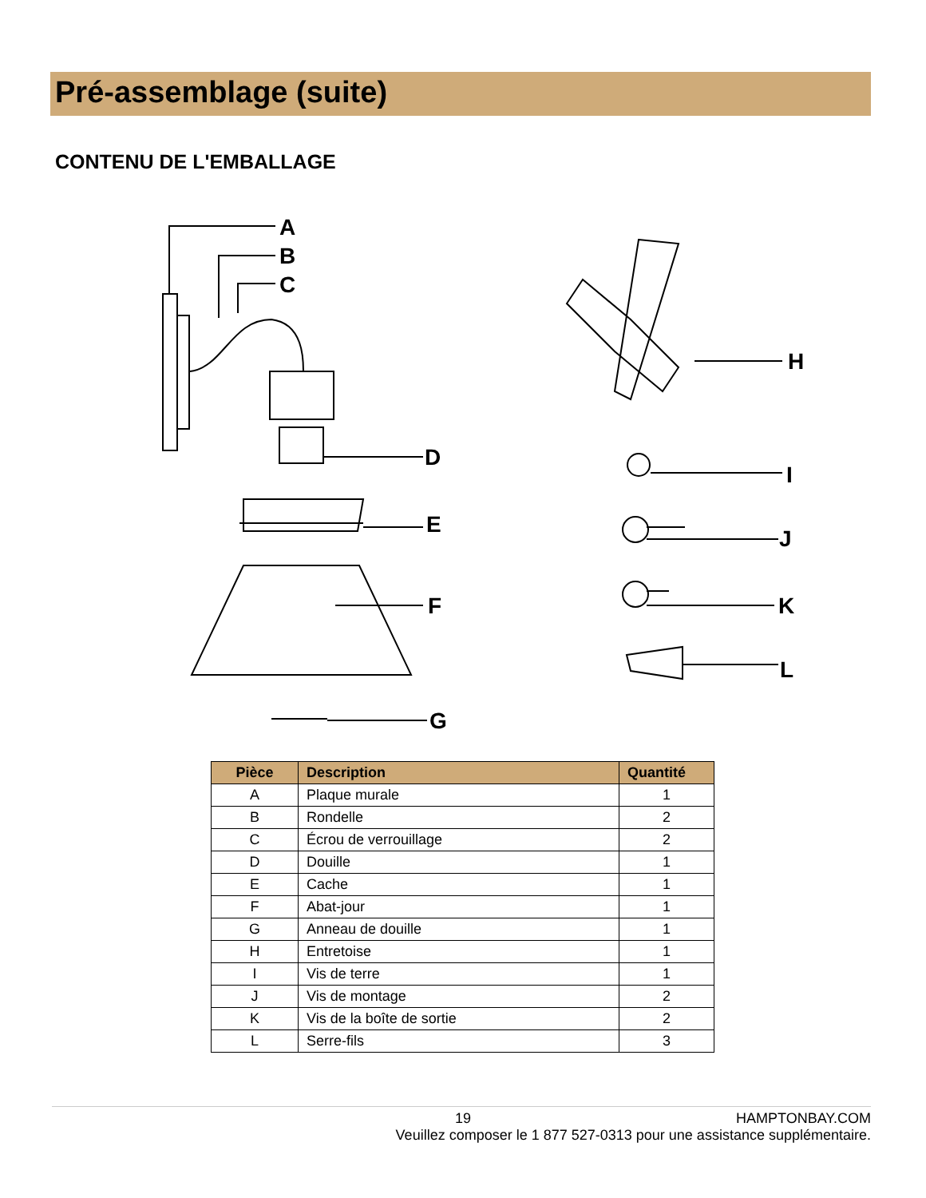Pré-assemblage (suite)
CONTENU DE L'EMBALLAGE
A
B
C
D
E
F
G
H
I
J
K
L
| Pièce | Description | Quantité |
| --- | --- | --- |
| A | Plaque murale | 1 |
| B | Rondelle | 2 |
| C | Écrou de verrouillage | 2 |
| D | Douille | 1 |
| E | Cache | 1 |
| F | Abat-jour | 1 |
| G | Anneau de douille | 1 |
| H | Entretoise | 1 |
| I | Vis de terre | 1 |
| J | Vis de montage | 2 |
| K | Vis de la boîte de sortie | 2 |
| L | Serre-fils | 3 |
19 HAMPTONBAY.COM
Veuillez composer le 1 877 527-0313 pour une assistance supplémentaire.